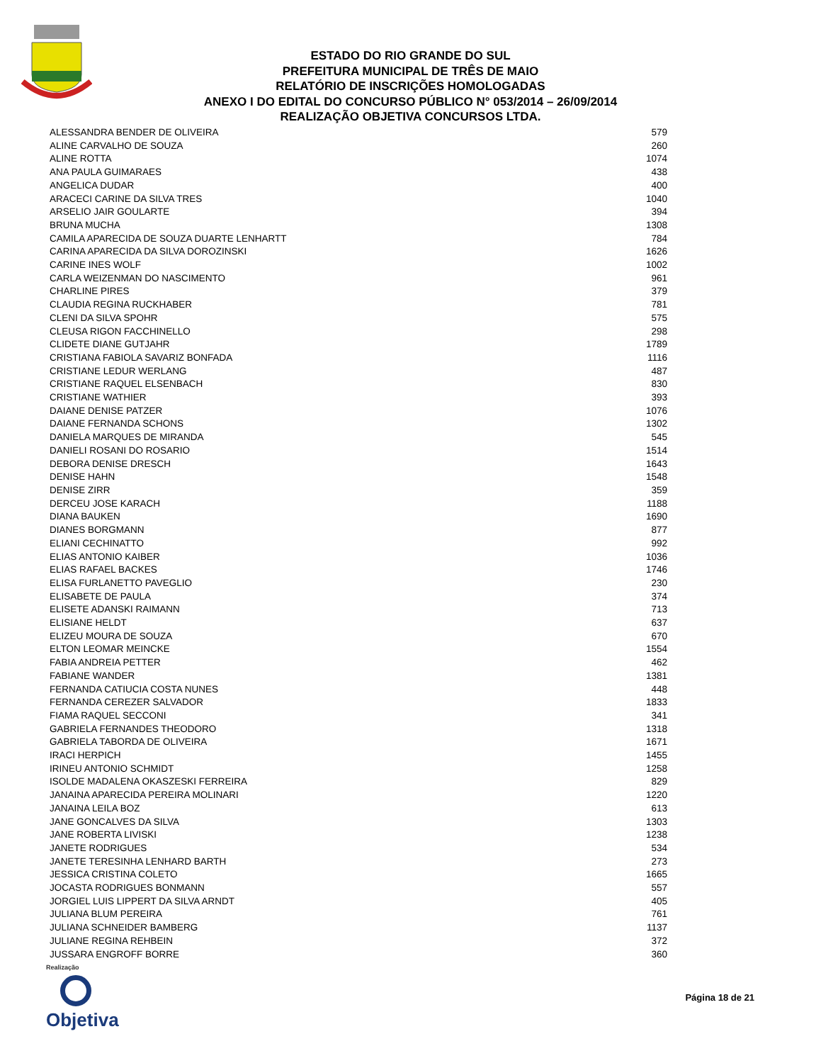ESTADO DO RIO GRANDE DO SUL
PREFEITURA MUNICIPAL DE TRÊS DE MAIO
RELATÓRIO DE INSCRIÇÕES HOMOLOGADAS
ANEXO I DO EDITAL DO CONCURSO PÚBLICO N° 053/2014 – 26/09/2014
REALIZAÇÃO OBJETIVA CONCURSOS LTDA.
| ALESSANDRA BENDER DE OLIVEIRA | 579 |
| ALINE CARVALHO DE SOUZA | 260 |
| ALINE ROTTA | 1074 |
| ANA PAULA GUIMARAES | 438 |
| ANGELICA DUDAR | 400 |
| ARACECI CARINE DA SILVA TRES | 1040 |
| ARSELIO JAIR GOULARTE | 394 |
| BRUNA MUCHA | 1308 |
| CAMILA APARECIDA DE SOUZA DUARTE LENHARTT | 784 |
| CARINA APARECIDA DA SILVA DOROZINSKI | 1626 |
| CARINE INES WOLF | 1002 |
| CARLA WEIZENMAN DO NASCIMENTO | 961 |
| CHARLINE PIRES | 379 |
| CLAUDIA REGINA RUCKHABER | 781 |
| CLENI DA SILVA SPOHR | 575 |
| CLEUSA RIGON FACCHINELLO | 298 |
| CLIDETE DIANE GUTJAHR | 1789 |
| CRISTIANA FABIOLA SAVARIZ BONFADA | 1116 |
| CRISTIANE LEDUR WERLANG | 487 |
| CRISTIANE RAQUEL ELSENBACH | 830 |
| CRISTIANE WATHIER | 393 |
| DAIANE DENISE PATZER | 1076 |
| DAIANE FERNANDA SCHONS | 1302 |
| DANIELA MARQUES DE MIRANDA | 545 |
| DANIELI ROSANI DO ROSARIO | 1514 |
| DEBORA DENISE DRESCH | 1643 |
| DENISE HAHN | 1548 |
| DENISE ZIRR | 359 |
| DERCEU JOSE KARACH | 1188 |
| DIANA BAUKEN | 1690 |
| DIANES BORGMANN | 877 |
| ELIANI CECHINATTO | 992 |
| ELIAS ANTONIO KAIBER | 1036 |
| ELIAS RAFAEL BACKES | 1746 |
| ELISA FURLANETTO PAVEGLIO | 230 |
| ELISABETE DE PAULA | 374 |
| ELISETE ADANSKI RAIMANN | 713 |
| ELISIANE HELDT | 637 |
| ELIZEU MOURA DE SOUZA | 670 |
| ELTON LEOMAR MEINCKE | 1554 |
| FABIA ANDREIA PETTER | 462 |
| FABIANE WANDER | 1381 |
| FERNANDA CATIUCIA COSTA NUNES | 448 |
| FERNANDA CEREZER SALVADOR | 1833 |
| FIAMA RAQUEL SECCONI | 341 |
| GABRIELA FERNANDES THEODORO | 1318 |
| GABRIELA TABORDA DE OLIVEIRA | 1671 |
| IRACI HERPICH | 1455 |
| IRINEU ANTONIO SCHMIDT | 1258 |
| ISOLDE MADALENA OKASZESKI FERREIRA | 829 |
| JANAINA APARECIDA PEREIRA MOLINARI | 1220 |
| JANAINA LEILA BOZ | 613 |
| JANE GONCALVES DA SILVA | 1303 |
| JANE ROBERTA LIVISKI | 1238 |
| JANETE RODRIGUES | 534 |
| JANETE TERESINHA LENHARD BARTH | 273 |
| JESSICA CRISTINA COLETO | 1665 |
| JOCASTA RODRIGUES BONMANN | 557 |
| JORGIEL LUIS LIPPERT DA SILVA ARNDT | 405 |
| JULIANA BLUM PEREIRA | 761 |
| JULIANA SCHNEIDER BAMBERG | 1137 |
| JULIANE REGINA REHBEIN | 372 |
| JUSSARA ENGROFF BORRE | 360 |
Realização
Objetiva
Página 18 de 21